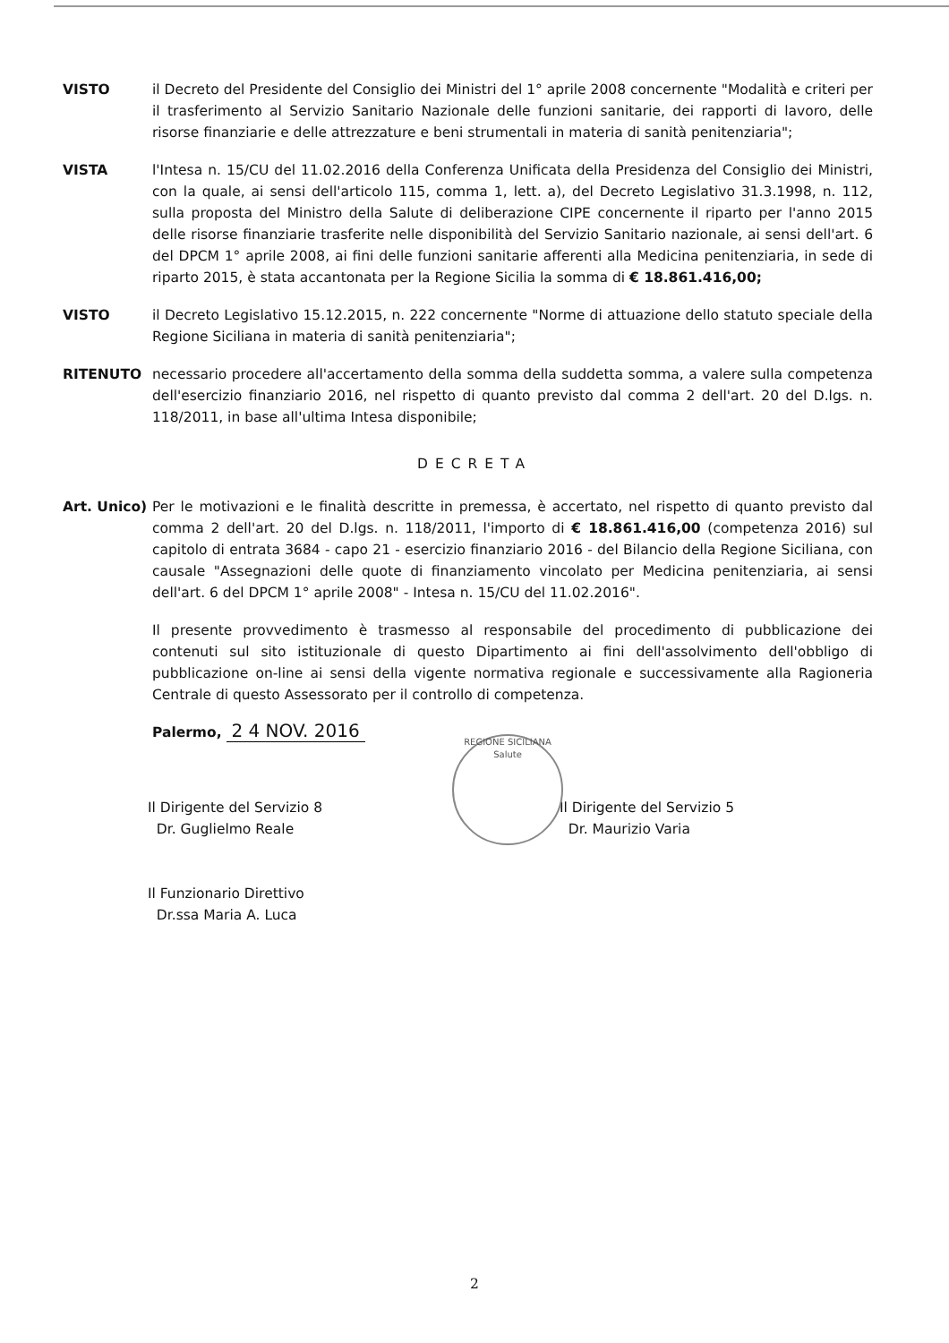VISTO il Decreto del Presidente del Consiglio dei Ministri del 1° aprile 2008 concernente "Modalità e criteri per il trasferimento al Servizio Sanitario Nazionale delle funzioni sanitarie, dei rapporti di lavoro, delle risorse finanziarie e delle attrezzature e beni strumentali in materia di sanità penitenziaria";
VISTA l'Intesa n. 15/CU del 11.02.2016 della Conferenza Unificata della Presidenza del Consiglio dei Ministri, con la quale, ai sensi dell'articolo 115, comma 1, lett. a), del Decreto Legislativo 31.3.1998, n. 112, sulla proposta del Ministro della Salute di deliberazione CIPE concernente il riparto per l'anno 2015 delle risorse finanziarie trasferite nelle disponibilità del Servizio Sanitario nazionale, ai sensi dell'art. 6 del DPCM 1° aprile 2008, ai fini delle funzioni sanitarie afferenti alla Medicina penitenziaria, in sede di riparto 2015, è stata accantonata per la Regione Sicilia la somma di € 18.861.416,00;
VISTO il Decreto Legislativo 15.12.2015, n. 222 concernente "Norme di attuazione dello statuto speciale della Regione Siciliana in materia di sanità penitenziaria";
RITENUTO necessario procedere all'accertamento della somma della suddetta somma, a valere sulla competenza dell'esercizio finanziario 2016, nel rispetto di quanto previsto dal comma 2 dell'art. 20 del D.lgs. n. 118/2011, in base all'ultima Intesa disponibile;
DECRETA
Art. Unico)
Per le motivazioni e le finalità descritte in premessa, è accertato, nel rispetto di quanto previsto dal comma 2 dell'art. 20 del D.lgs. n. 118/2011, l'importo di € 18.861.416,00 (competenza 2016) sul capitolo di entrata 3684 - capo 21 - esercizio finanziario 2016 - del Bilancio della Regione Siciliana, con causale "Assegnazioni delle quote di finanziamento vincolato per Medicina penitenziaria, ai sensi dell'art. 6 del DPCM 1° aprile 2008" - Intesa n. 15/CU del 11.02.2016".
Il presente provvedimento è trasmesso al responsabile del procedimento di pubblicazione dei contenuti sul sito istituzionale di questo Dipartimento ai fini dell'assolvimento dell'obbligo di pubblicazione on-line ai sensi della vigente normativa regionale e successivamente alla Ragioneria Centrale di questo Assessorato per il controllo di competenza.
Palermo, 2 4 NOV. 2016
Il Dirigente del Servizio 8
Dr. Guglielmo Reale
Il Funzionario Direttivo
Dr.ssa Maria A. Luca
REGIONE SICILIANA
Salute
Il Dirigente del Servizio 5
Dr. Maurizio Varia
2